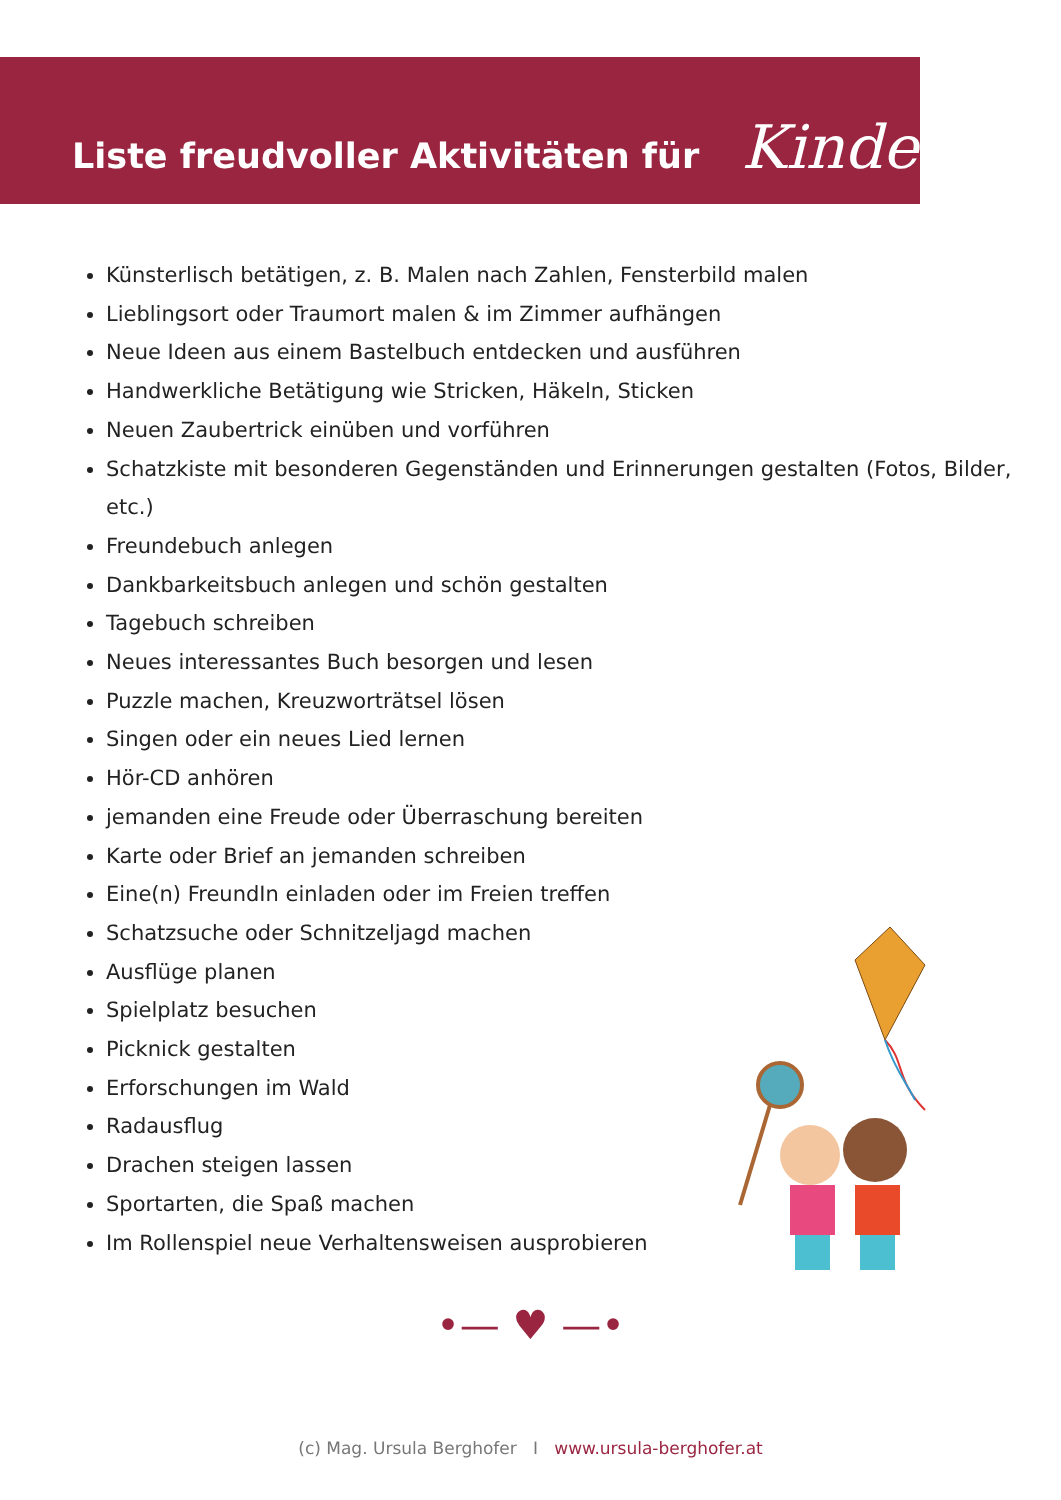Liste freudvoller Aktivitäten für Kinder
Künsterlisch betätigen, z. B. Malen nach Zahlen, Fensterbild malen
Lieblingsort oder Traumort malen & im Zimmer aufhängen
Neue Ideen aus einem Bastelbuch entdecken und ausführen
Handwerkliche Betätigung wie Stricken, Häkeln, Sticken
Neuen Zaubertrick einüben und vorführen
Schatzkiste mit besonderen Gegenständen und Erinnerungen gestalten (Fotos, Bilder, etc.)
Freundebuch anlegen
Dankbarkeitsbuch anlegen und schön gestalten
Tagebuch schreiben
Neues interessantes Buch besorgen und lesen
Puzzle machen, Kreuzworträtsel lösen
Singen oder ein neues Lied lernen
Hör-CD anhören
jemanden eine Freude oder Überraschung bereiten
Karte oder Brief an jemanden schreiben
Eine(n) FreundIn einladen oder im Freien treffen
Schatzsuche oder Schnitzeljagd machen
Ausflüge planen
Spielplatz besuchen
Picknick gestalten
Erforschungen im Wald
Radausflug
Drachen steigen lassen
Sportarten, die Spaß machen
Im Rollenspiel neue Verhaltensweisen ausprobieren
•— ♥ —•
(c) Mag. Ursula Berghofer I www.ursula-berghofer.at